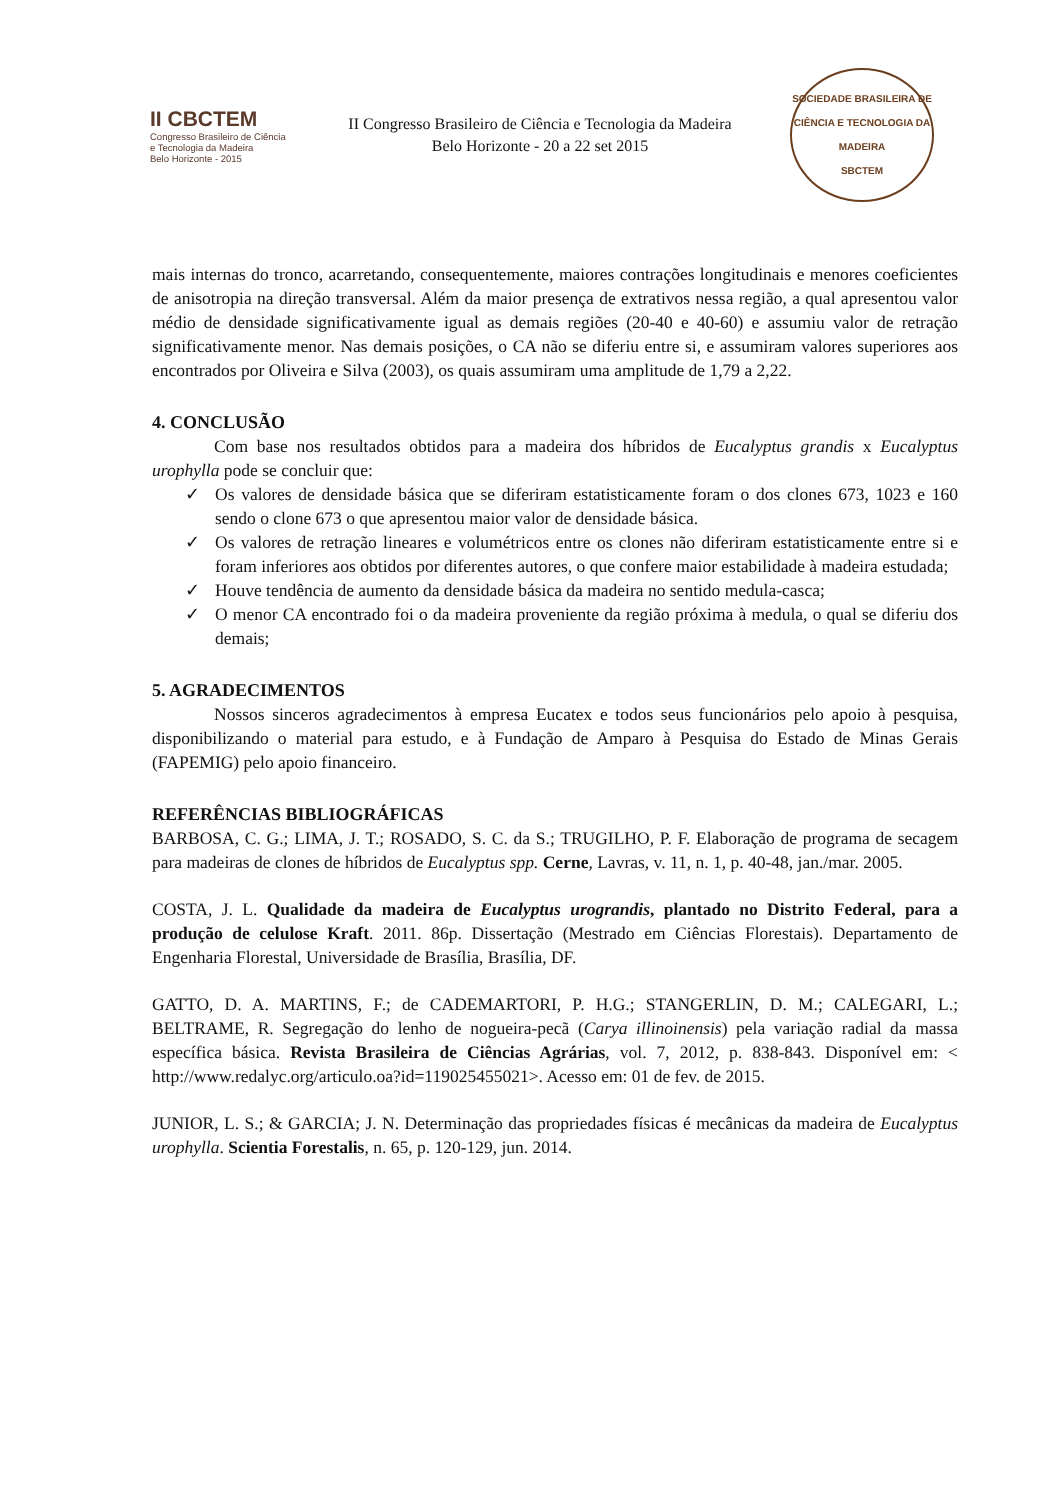II CBCTEM
Congresso Brasileiro de Ciência
e Tecnologia da Madeira
Belo Horizonte - 2015
II Congresso Brasileiro de Ciência e Tecnologia da Madeira
Belo Horizonte - 20 a 22 set 2015
SOCIEDADE BRASILEIRA DE CIÊNCIA E TECNOLOGIA DA MADEIRA
SBCTEM
mais internas do tronco, acarretando, consequentemente, maiores contrações longitudinais e menores coeficientes de anisotropia na direção transversal. Além da maior presença de extrativos nessa região, a qual apresentou valor médio de densidade significativamente igual as demais regiões (20-40 e 40-60) e assumiu valor de retração significativamente menor. Nas demais posições, o CA não se diferiu entre si, e assumiram valores superiores aos encontrados por Oliveira e Silva (2003), os quais assumiram uma amplitude de 1,79 a 2,22.
4. CONCLUSÃO
Com base nos resultados obtidos para a madeira dos híbridos de Eucalyptus grandis x Eucalyptus urophylla pode se concluir que:
✓ Os valores de densidade básica que se diferiram estatisticamente foram o dos clones 673, 1023 e 160 sendo o clone 673 o que apresentou maior valor de densidade básica.
✓ Os valores de retração lineares e volumétricos entre os clones não diferiram estatisticamente entre si e foram inferiores aos obtidos por diferentes autores, o que confere maior estabilidade à madeira estudada;
✓ Houve tendência de aumento da densidade básica da madeira no sentido medula-casca;
✓ O menor CA encontrado foi o da madeira proveniente da região próxima à medula, o qual se diferiu dos demais;
5. AGRADECIMENTOS
Nossos sinceros agradecimentos à empresa Eucatex e todos seus funcionários pelo apoio à pesquisa, disponibilizando o material para estudo, e à Fundação de Amparo à Pesquisa do Estado de Minas Gerais (FAPEMIG) pelo apoio financeiro.
REFERÊNCIAS BIBLIOGRÁFICAS
BARBOSA, C. G.; LIMA, J. T.; ROSADO, S. C. da S.; TRUGILHO, P. F. Elaboração de programa de secagem para madeiras de clones de híbridos de Eucalyptus spp. Cerne, Lavras, v. 11, n. 1, p. 40-48, jan./mar. 2005.
COSTA, J. L. Qualidade da madeira de Eucalyptus urograndis, plantado no Distrito Federal, para a produção de celulose Kraft. 2011. 86p. Dissertação (Mestrado em Ciências Florestais). Departamento de Engenharia Florestal, Universidade de Brasília, Brasília, DF.
GATTO, D. A. MARTINS, F.; de CADEMARTORI, P. H.G.; STANGERLIN, D. M.; CALEGARI, L.; BELTRAME, R. Segregação do lenho de nogueira-pecã (Carya illinoinensis) pela variação radial da massa específica básica. Revista Brasileira de Ciências Agrárias, vol. 7, 2012, p. 838-843. Disponível em: < http://www.redalyc.org/articulo.oa?id=119025455021>. Acesso em: 01 de fev. de 2015.
JUNIOR, L. S.; & GARCIA; J. N. Determinação das propriedades físicas é mecânicas da madeira de Eucalyptus urophylla. Scientia Forestalis, n. 65, p. 120-129, jun. 2014.